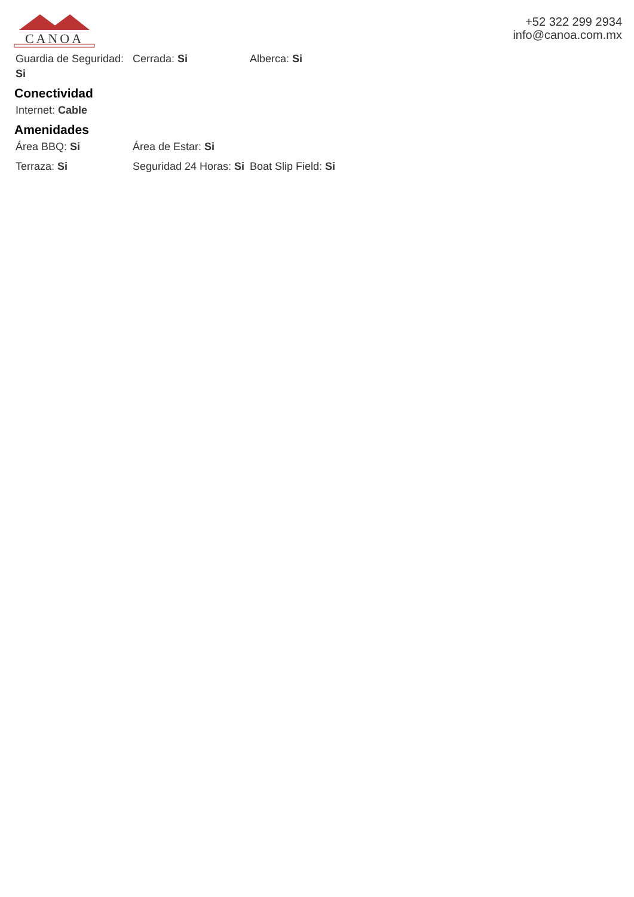CANOA
+52 322 299 2934
info@canoa.com.mx
Guardia de Seguridad: Si
Cerrada: Si Alberca: Si
Conectividad
Internet: Cable
Amenidades
Área BBQ: Si Área de Estar: Si
Terraza: Si Seguridad 24 Horas: Si
Boat Slip Field: Si